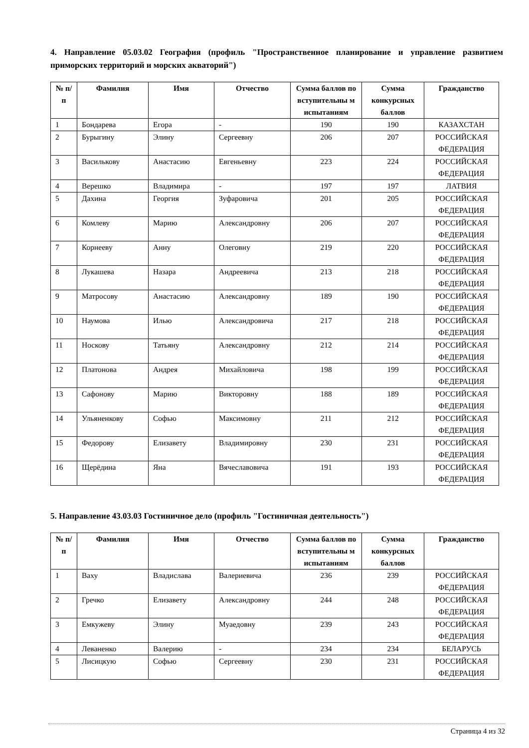4. Направление 05.03.02 География (профиль "Пространственное планирование и управление развитием приморских территорий и морских акваторий")
| № п/п | Фамилия | Имя | Отчество | Сумма баллов по вступительны м испытаниям | Сумма конкурсных баллов | Гражданство |
| --- | --- | --- | --- | --- | --- | --- |
| 1 | Бондарева | Егора | - | 190 | 190 | КАЗАХСТАН |
| 2 | Бурыгину | Элину | Сергеевну | 206 | 207 | РОССИЙСКАЯ ФЕДЕРАЦИЯ |
| 3 | Василькову | Анастасию | Евгеньевну | 223 | 224 | РОССИЙСКАЯ ФЕДЕРАЦИЯ |
| 4 | Верешко | Владимира | - | 197 | 197 | ЛАТВИЯ |
| 5 | Дахина | Георгия | Зуфаровича | 201 | 205 | РОССИЙСКАЯ ФЕДЕРАЦИЯ |
| 6 | Комлеву | Марию | Александровну | 206 | 207 | РОССИЙСКАЯ ФЕДЕРАЦИЯ |
| 7 | Корнееву | Анну | Олеговну | 219 | 220 | РОССИЙСКАЯ ФЕДЕРАЦИЯ |
| 8 | Лукашева | Назара | Андреевича | 213 | 218 | РОССИЙСКАЯ ФЕДЕРАЦИЯ |
| 9 | Матросову | Анастасию | Александровну | 189 | 190 | РОССИЙСКАЯ ФЕДЕРАЦИЯ |
| 10 | Наумова | Илью | Александровича | 217 | 218 | РОССИЙСКАЯ ФЕДЕРАЦИЯ |
| 11 | Носкову | Татьяну | Александровну | 212 | 214 | РОССИЙСКАЯ ФЕДЕРАЦИЯ |
| 12 | Платонова | Андрея | Михайловича | 198 | 199 | РОССИЙСКАЯ ФЕДЕРАЦИЯ |
| 13 | Сафонову | Марию | Викторовну | 188 | 189 | РОССИЙСКАЯ ФЕДЕРАЦИЯ |
| 14 | Ульяненкову | Софью | Максимовну | 211 | 212 | РОССИЙСКАЯ ФЕДЕРАЦИЯ |
| 15 | Федорову | Елизавету | Владимировну | 230 | 231 | РОССИЙСКАЯ ФЕДЕРАЦИЯ |
| 16 | Щерёдина | Яна | Вячеславовича | 191 | 193 | РОССИЙСКАЯ ФЕДЕРАЦИЯ |
5. Направление 43.03.03 Гостиничное дело (профиль "Гостиничная деятельность")
| № п/п | Фамилия | Имя | Отчество | Сумма баллов по вступительны м испытаниям | Сумма конкурсных баллов | Гражданство |
| --- | --- | --- | --- | --- | --- | --- |
| 1 | Ваху | Владислава | Валериевича | 236 | 239 | РОССИЙСКАЯ ФЕДЕРАЦИЯ |
| 2 | Гречко | Елизавету | Александровну | 244 | 248 | РОССИЙСКАЯ ФЕДЕРАЦИЯ |
| 3 | Емкужеву | Элину | Муаедовну | 239 | 243 | РОССИЙСКАЯ ФЕДЕРАЦИЯ |
| 4 | Леваненко | Валерию | - | 234 | 234 | БЕЛАРУСЬ |
| 5 | Лисицкую | Софью | Сергеевну | 230 | 231 | РОССИЙСКАЯ ФЕДЕРАЦИЯ |
Страница 4 из 32